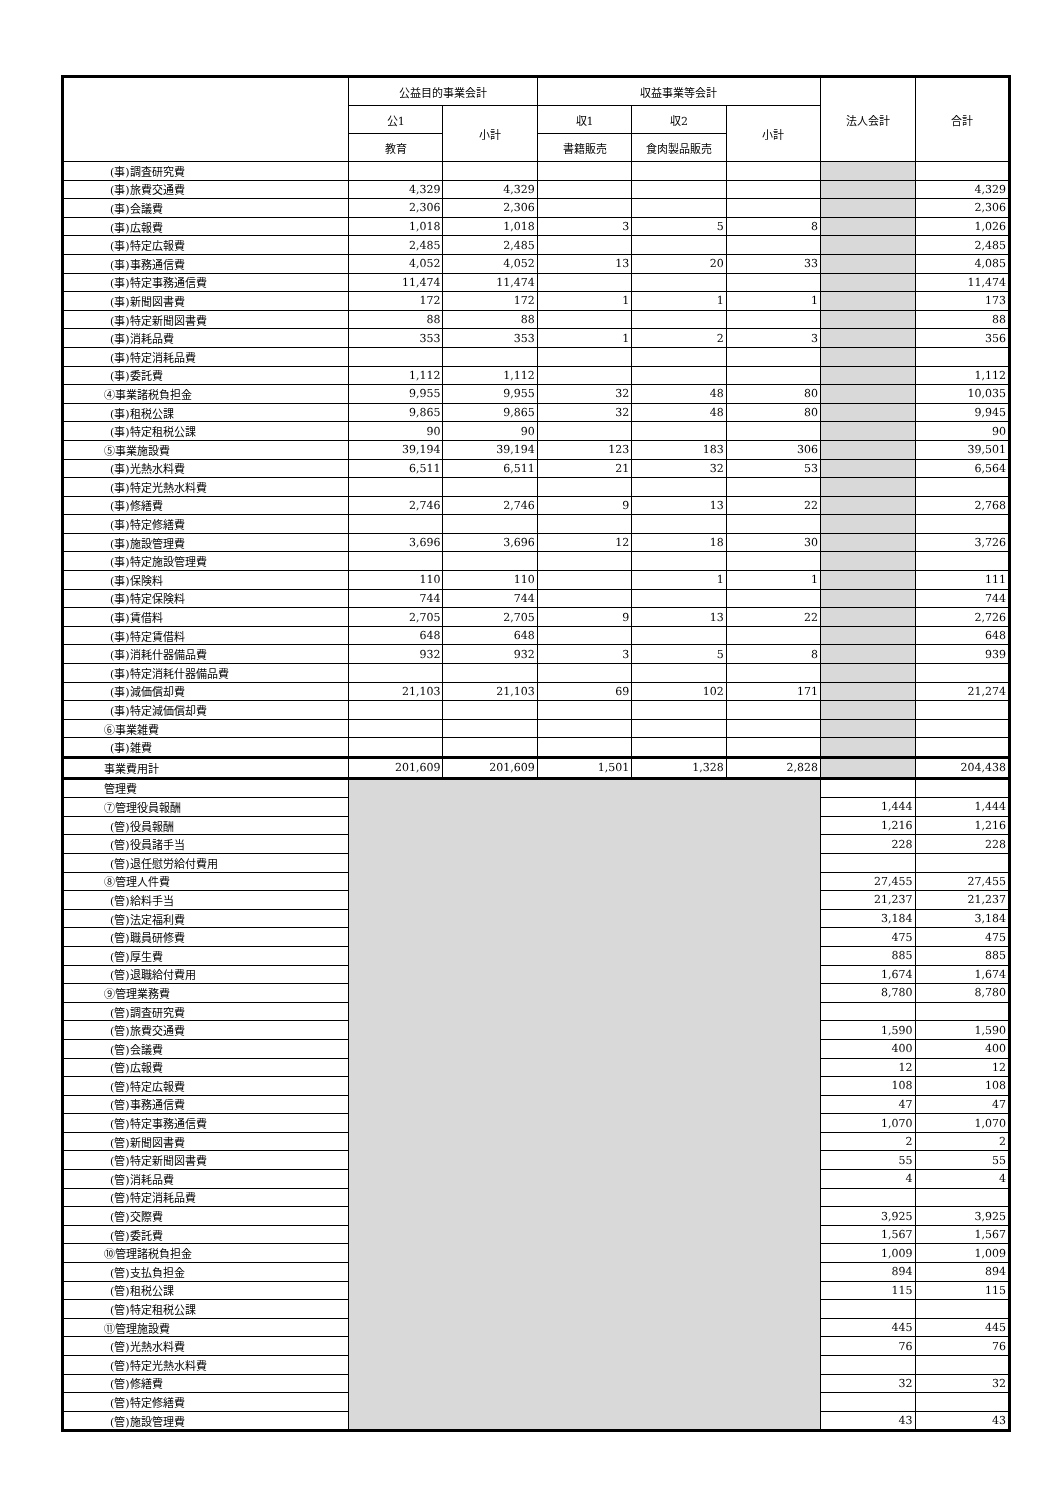| | 公益目的事業会計 | | 収益事業等会計 | | | 法人会計 | 合計 |
| --- | --- | --- | --- | --- | --- | --- | --- |
| | 公1 | 小計 | 収1 | 収2 | 小計 | | |
| | 教育 | | 書籍販売 | 食肉製品販売 | | | |
| (事)調査研究費 | | | | | | | |
| (事)旅費交通費 | 4,329 | 4,329 | | | | | 4,329 |
| (事)会議費 | 2,306 | 2,306 | | | | | 2,306 |
| (事)広報費 | 1,018 | 1,018 | 3 | 5 | 8 | | 1,026 |
| (事)特定広報費 | 2,485 | 2,485 | | | | | 2,485 |
| (事)事務通信費 | 4,052 | 4,052 | 13 | 20 | 33 | | 4,085 |
| (事)特定事務通信費 | 11,474 | 11,474 | | | | | 11,474 |
| (事)新聞図書費 | 172 | 172 | 1 | 1 | 1 | | 173 |
| (事)特定新聞図書費 | 88 | 88 | | | | | 88 |
| (事)消耗品費 | 353 | 353 | 1 | 2 | 3 | | 356 |
| (事)特定消耗品費 | | | | | | | |
| (事)委託費 | 1,112 | 1,112 | | | | | 1,112 |
| ④事業諸税負担金 | 9,955 | 9,955 | 32 | 48 | 80 | | 10,035 |
| (事)租税公課 | 9,865 | 9,865 | 32 | 48 | 80 | | 9,945 |
| (事)特定租税公課 | 90 | 90 | | | | | 90 |
| ⑤事業施設費 | 39,194 | 39,194 | 123 | 183 | 306 | | 39,501 |
| (事)光熱水料費 | 6,511 | 6,511 | 21 | 32 | 53 | | 6,564 |
| (事)特定光熱水料費 | | | | | | | |
| (事)修繕費 | 2,746 | 2,746 | 9 | 13 | 22 | | 2,768 |
| (事)特定修繕費 | | | | | | | |
| (事)施設管理費 | 3,696 | 3,696 | 12 | 18 | 30 | | 3,726 |
| (事)特定施設管理費 | | | | | | | |
| (事)保険料 | 110 | 110 | | 1 | 1 | | 111 |
| (事)特定保険料 | 744 | 744 | | | | | 744 |
| (事)賃借料 | 2,705 | 2,705 | 9 | 13 | 22 | | 2,726 |
| (事)特定賃借料 | 648 | 648 | | | | | 648 |
| (事)消耗什器備品費 | 932 | 932 | 3 | 5 | 8 | | 939 |
| (事)特定消耗什器備品費 | | | | | | | |
| (事)減価償却費 | 21,103 | 21,103 | 69 | 102 | 171 | | 21,274 |
| (事)特定減価償却費 | | | | | | | |
| ⑥事業雑費 | | | | | | | |
| (事)雑費 | | | | | | | |
| 事業費用計 | 201,609 | 201,609 | 1,501 | 1,328 | 2,828 | | 204,438 |
| 管理費 | | | | | | | |
| ⑦管理役員報酬 | | | | | | 1,444 | 1,444 |
| (管)役員報酬 | | | | | | 1,216 | 1,216 |
| (管)役員諸手当 | | | | | | 228 | 228 |
| (管)退任慰労給付費用 | | | | | | | |
| ⑧管理人件費 | | | | | | 27,455 | 27,455 |
| (管)給料手当 | | | | | | 21,237 | 21,237 |
| (管)法定福利費 | | | | | | 3,184 | 3,184 |
| (管)職員研修費 | | | | | | 475 | 475 |
| (管)厚生費 | | | | | | 885 | 885 |
| (管)退職給付費用 | | | | | | 1,674 | 1,674 |
| ⑨管理業務費 | | | | | | 8,780 | 8,780 |
| (管)調査研究費 | | | | | | | |
| (管)旅費交通費 | | | | | | 1,590 | 1,590 |
| (管)会議費 | | | | | | 400 | 400 |
| (管)広報費 | | | | | | 12 | 12 |
| (管)特定広報費 | | | | | | 108 | 108 |
| (管)事務通信費 | | | | | | 47 | 47 |
| (管)特定事務通信費 | | | | | | 1,070 | 1,070 |
| (管)新聞図書費 | | | | | | 2 | 2 |
| (管)特定新聞図書費 | | | | | | 55 | 55 |
| (管)消耗品費 | | | | | | 4 | 4 |
| (管)特定消耗品費 | | | | | | | |
| (管)交際費 | | | | | | 3,925 | 3,925 |
| (管)委託費 | | | | | | 1,567 | 1,567 |
| ⑩管理諸税負担金 | | | | | | 1,009 | 1,009 |
| (管)支払負担金 | | | | | | 894 | 894 |
| (管)租税公課 | | | | | | 115 | 115 |
| (管)特定租税公課 | | | | | | | |
| ⑪管理施設費 | | | | | | 445 | 445 |
| (管)光熱水料費 | | | | | | 76 | 76 |
| (管)特定光熱水料費 | | | | | | | |
| (管)修繕費 | | | | | | 32 | 32 |
| (管)特定修繕費 | | | | | | | |
| (管)施設管理費 | | | | | | 43 | 43 |